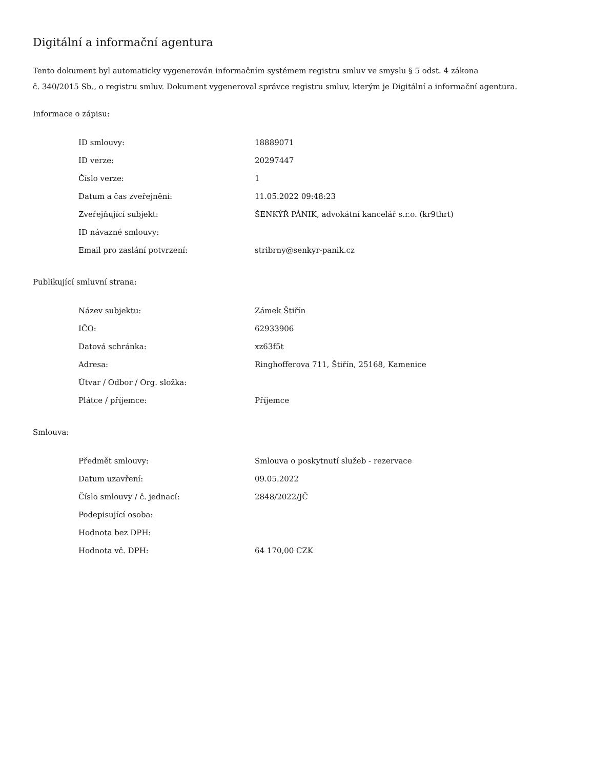Digitální a informační agentura
Tento dokument byl automaticky vygenerován informačním systémem registru smluv ve smyslu § 5 odst. 4 zákona
č. 340/2015 Sb., o registru smluv. Dokument vygeneroval správce registru smluv, kterým je Digitální a informační agentura.
Informace o zápisu:
| ID smlouvy: | 18889071 |
| ID verze: | 20297447 |
| Číslo verze: | 1 |
| Datum a čas zveřejnění: | 11.05.2022 09:48:23 |
| Zveřejňující subjekt: | ŠENKÝŘ PÁNIK, advokátní kancelář s.r.o. (kr9thrt) |
| ID návazné smlouvy: | |
| Email pro zaslání potvrzení: | stribrny@senkyr-panik.cz |
Publikující smluvní strana:
| Název subjektu: | Zámek Štiřín |
| IČO: | 62933906 |
| Datová schránka: | xz63f5t |
| Adresa: | Ringhofferova 711, Štiřín, 25168, Kamenice |
| Útvar / Odbor / Org. složka: | |
| Plátce / příjemce: | Příjemce |
Smlouva:
| Předmět smlouvy: | Smlouva o poskytnutí služeb - rezervace |
| Datum uzavření: | 09.05.2022 |
| Číslo smlouvy / č. jednací: | 2848/2022/JČ |
| Podepisující osoba: | |
| Hodnota bez DPH: | |
| Hodnota vč. DPH: | 64 170,00 CZK |